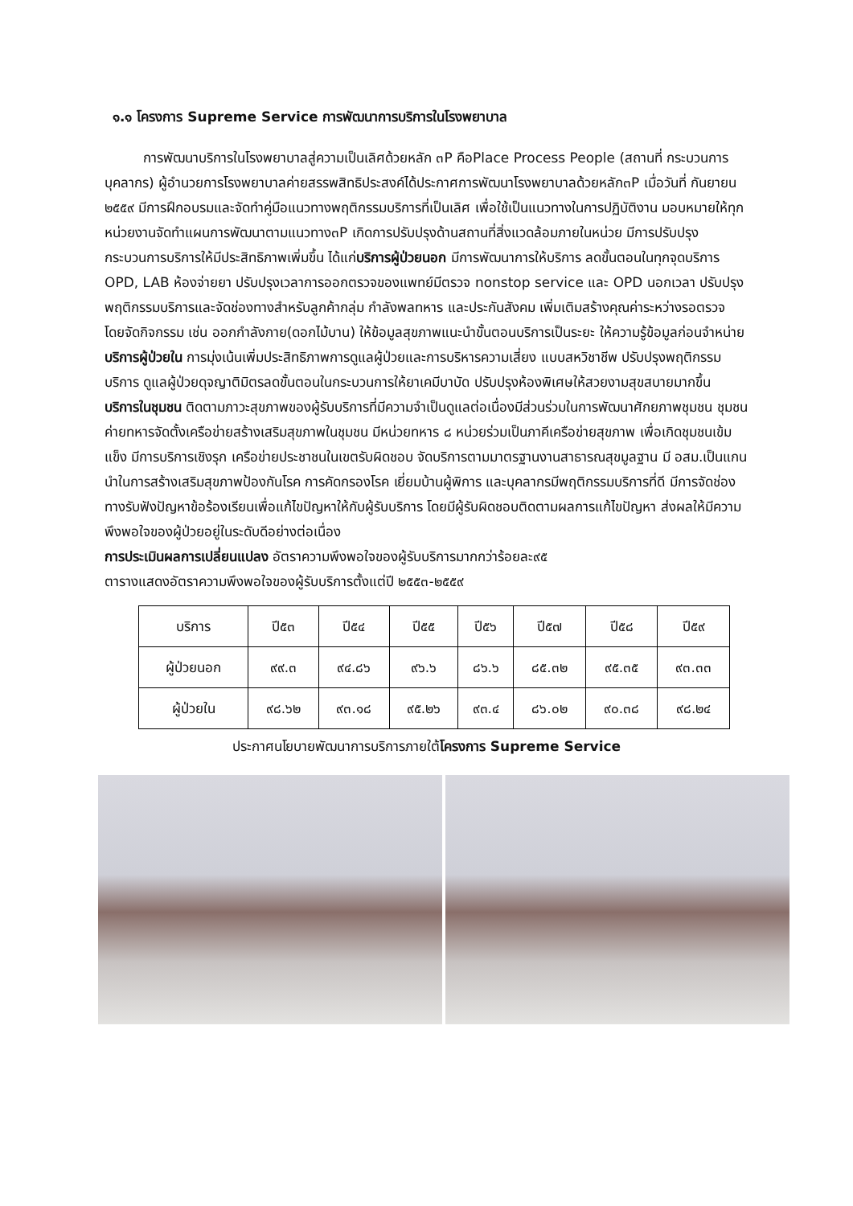๑.๑ โครงการ Supreme Service การพัฒนาการบริการในโรงพยาบาล
การพัฒนาบริการในโรงพยาบาลสู่ความเป็นเลิศด้วยหลัก ๓P คือPlace Process People (สถานที่ กระบวนการ บุคลากร) ผู้อำนวยการโรงพยาบาลค่ายสรรพสิทธิประสงค์ได้ประกาศการพัฒนาโรงพยาบาลด้วยหลัก๓P เมื่อวันที่ กันยายน ๒๕๕๙ มีการฝึกอบรมและจัดทำคู่มือแนวทางพฤติกรรมบริการที่เป็นเลิศ เพื่อใช้เป็นแนวทางในการปฏิบัติงาน มอบหมายให้ทุกหน่วยงานจัดทำแผนการพัฒนาตามแนวทาง๓P เกิดการปรับปรุงด้านสถานที่สิ่งแวดล้อมภายในหน่วย มีการปรับปรุงกระบวนการบริการให้มีประสิทธิภาพเพิ่มขึ้น ได้แก่บริการผู้ป่วยนอก มีการพัฒนาการให้บริการ ลดขั้นตอนในทุกจุดบริการ OPD, LAB ห้องจ่ายยา ปรับปรุงเวลาการออกตรวจของแพทย์มีตรวจ nonstop service และ OPD นอกเวลา ปรับปรุงพฤติกรรมบริการและจัดช่องทางสำหรับลูกค้ากลุ่ม กำลังพลทหาร และประกันสังคม เพิ่มเติมสร้างคุณค่าระหว่างรอตรวจ โดยจัดกิจกรรม เช่น ออกกำลังกาย(ดอกไม้บาน) ให้ข้อมูลสุขภาพแนะนำขั้นตอนบริการเป็นระยะ ให้ความรู้ข้อมูลก่อนจำหน่าย บริการผู้ป่วยใน การมุ่งเน้นเพิ่มประสิทธิภาพการดูแลผู้ป่วยและการบริหารความเสี่ยง แบบสหวิชาชีพ ปรับปรุงพฤติกรรมบริการ ดูแลผู้ป่วยดุจญาติมิตรลดขั้นตอนในกระบวนการให้ยาเคมีบาบัด ปรับปรุงห้องพิเศษให้สวยงามสุขสบายมากขึ้น บริการในชุมชน ติดตามภาวะสุขภาพของผู้รับบริการที่มีความจำเป็นดูแลต่อเนื่องมีส่วนร่วมในการพัฒนาศักยภาพชุมชน ชุมชนค่ายทหารจัดตั้งเครือข่ายสร้างเสริมสุขภาพในชุมชน มีหน่วยทหาร ๘ หน่วยร่วมเป็นภาคีเครือข่ายสุขภาพ เพื่อเกิดชุมชนเข้มแข็ง มีการบริการเชิงรุก เครือข่ายประชาชนในเขตรับผิดชอบ จัดบริการตามมาตรฐานงานสาธารณสุขมูลฐาน มี อสม.เป็นแกนนำในการสร้างเสริมสุขภาพป้องกันโรค การคัดกรองโรค เยี่ยมบ้านผู้พิการ และบุคลากรมีพฤติกรรมบริการที่ดี มีการจัดช่องทางรับฟังปัญหาข้อร้องเรียนเพื่อแก้ไขปัญหาให้กับผู้รับบริการ โดยมีผู้รับผิดชอบติดตามผลการแก้ไขปัญหา ส่งผลให้มีความพึงพอใจของผู้ป่วยอยู่ในระดับดีอย่างต่อเนื่อง
การประเมินผลการเปลี่ยนแปลง อัตราความพึงพอใจของผู้รับบริการมากกว่าร้อยละ๙๕
ตารางแสดงอัตราความพึงพอใจของผู้รับบริการตั้งแต่ปี ๒๕๕๓-๒๕๕๙
| บริการ | ปี๕๓ | ปี๕๔ | ปี๕๕ | ปี๕๖ | ปี๕๗ | ปี๕๘ | ปี๕๙ |
| --- | --- | --- | --- | --- | --- | --- | --- |
| ผู้ป่วยนอก | ๙๙.๓ | ๙๔.๘๖ | ๙๖.๖ | ๘๖.๖ | ๘๕.๓๒ | ๙๕.๓๕ | ๙๓.๓๓ |
| ผู้ป่วยใน | ๙๘.๖๒ | ๙๓.๑๘ | ๙๕.๒๖ | ๙๓.๔ | ๘๖.๐๒ | ๙๐.๓๘ | ๙๘.๒๔ |
ประกาศนโยบายพัฒนาการบริการภายใต้โครงการ Supreme Service